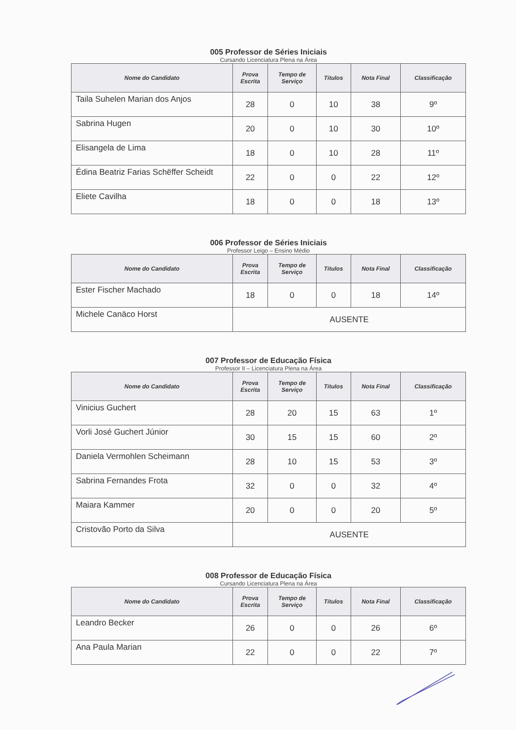005 Professor de Séries Iniciais
Cursando Licenciatura Plena na Área
| Nome do Candidato | Prova Escrita | Tempo de Serviço | Títulos | Nota Final | Classificação |
| --- | --- | --- | --- | --- | --- |
| Taila Suhelen Marian dos Anjos | 28 | 0 | 10 | 38 | 9º |
| Sabrina Hugen | 20 | 0 | 10 | 30 | 10º |
| Elisangela de Lima | 18 | 0 | 10 | 28 | 11º |
| Édina Beatriz Farias Schëffer Scheidt | 22 | 0 | 0 | 22 | 12º |
| Eliete Cavilha | 18 | 0 | 0 | 18 | 13º |
006 Professor de Séries Iniciais
Professor Leigo – Ensino Médio
| Nome do Candidato | Prova Escrita | Tempo de Serviço | Títulos | Nota Final | Classificação |
| --- | --- | --- | --- | --- | --- |
| Ester Fischer Machado | 18 | 0 | 0 | 18 | 14º |
| Michele Canäco Horst | AUSENTE | | | | |
007 Professor de Educação Física
Professor II – Licenciatura Plena na Área
| Nome do Candidato | Prova Escrita | Tempo de Serviço | Títulos | Nota Final | Classificação |
| --- | --- | --- | --- | --- | --- |
| Vinicius Guchert | 28 | 20 | 15 | 63 | 1º |
| Vorli José Guchert Júnior | 30 | 15 | 15 | 60 | 2º |
| Daniela Vermohlen Scheimann | 28 | 10 | 15 | 53 | 3º |
| Sabrina Fernandes Frota | 32 | 0 | 0 | 32 | 4º |
| Maiara Kammer | 20 | 0 | 0 | 20 | 5º |
| Cristovão Porto da Silva | AUSENTE | | | | |
008 Professor de Educação Física
Cursando Licenciatura Plena na Área
| Nome do Candidato | Prova Escrita | Tempo de Serviço | Títulos | Nota Final | Classificação |
| --- | --- | --- | --- | --- | --- |
| Leandro Becker | 26 | 0 | 0 | 26 | 6º |
| Ana Paula Marian | 22 | 0 | 0 | 22 | 7º |